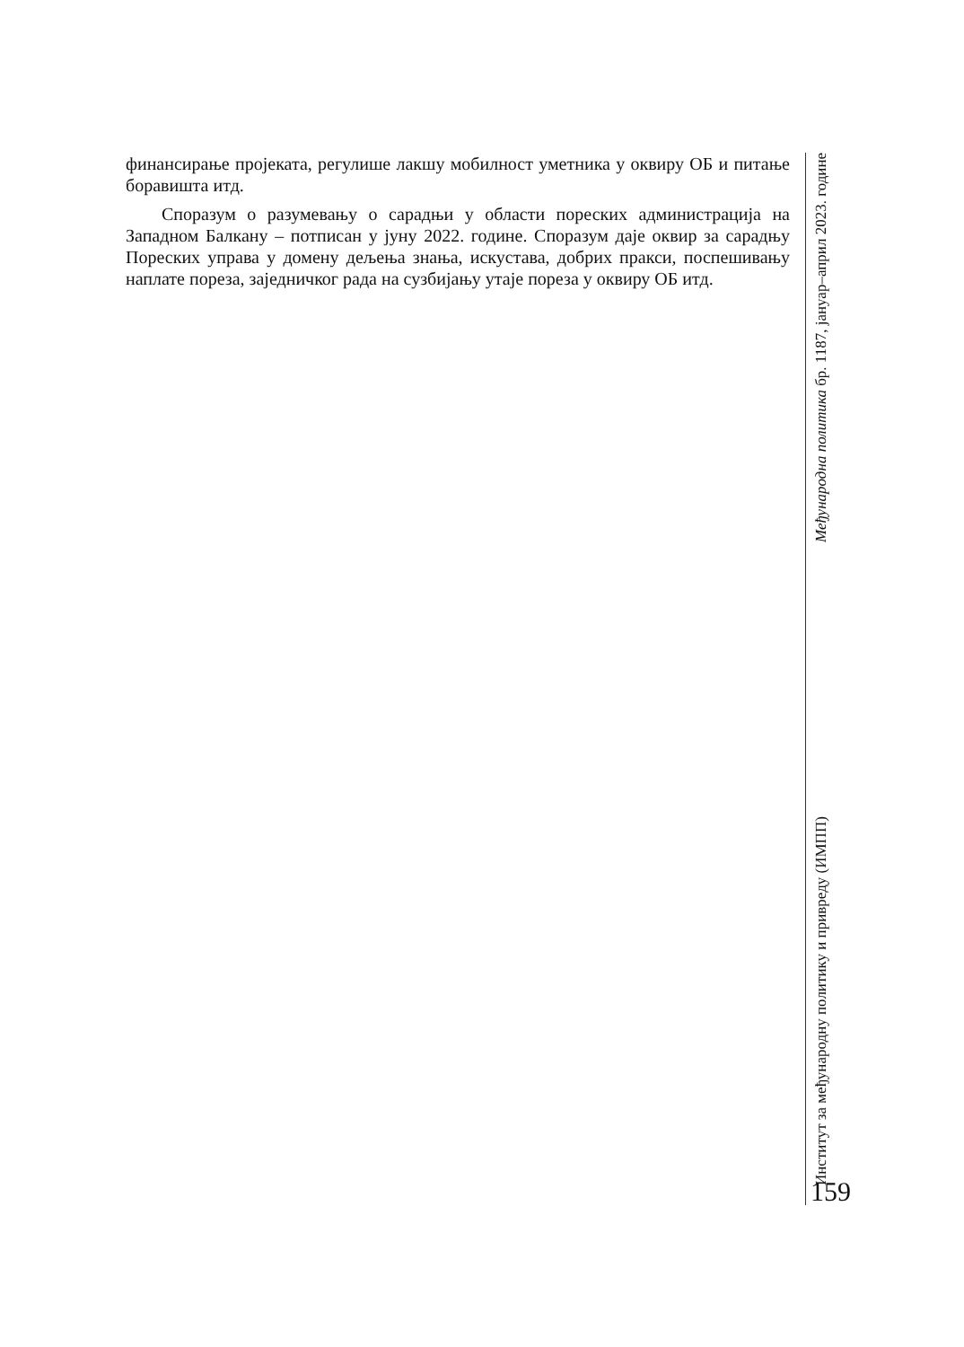финансирање пројеката, регулише лакшу мобилност уметника у оквиру ОБ и питање боравишта итд.
Споразум о разумевању о сарадњи у области пореских администрација на Западном Балкану – потписан у јуну 2022. године. Споразум даје оквир за сарадњу Пореских управа у домену дељења знања, искустава, добрих пракси, поспешивању наплате пореза, заједничког рада на сузбијању утаје пореза у оквиру ОБ итд.
Институт за међународну политику и привреду (ИМПП) Међународна политика бр. 1187, јануар–април 2023. године
159